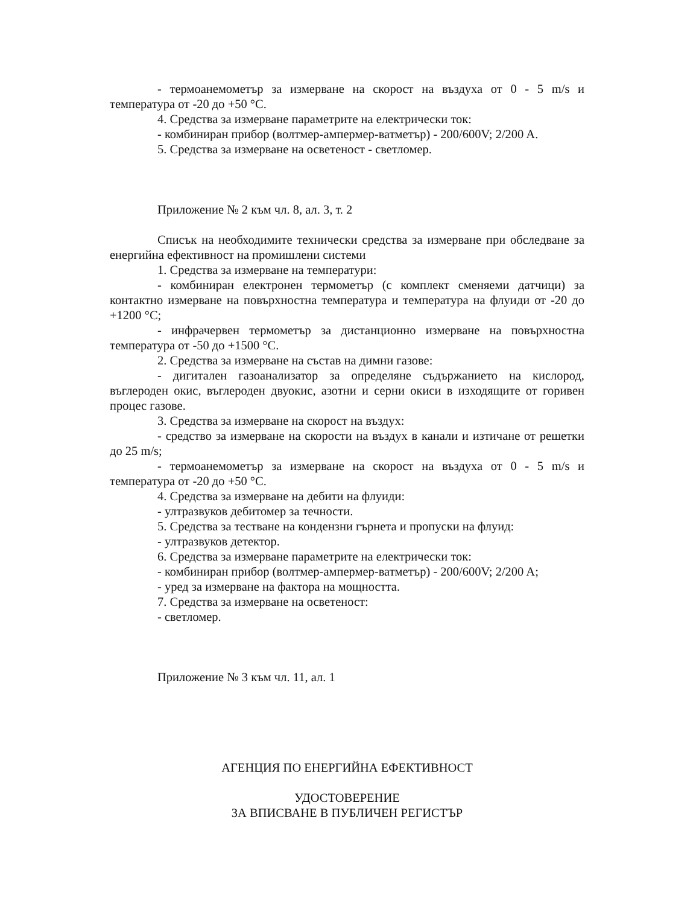- термоанемометър за измерване на скорост на въздуха от 0 - 5 m/s и температура от -20 до +50 °C.
4. Средства за измерване параметрите на електрически ток:
- комбиниран прибор (волтмер-ампермер-ватметър) - 200/600V; 2/200 A.
5. Средства за измерване на осветеност - светломер.
Приложение № 2 към чл. 8, ал. 3, т. 2
Списък на необходимите технически средства за измерване при обследване за енергийна ефективност на промишлени системи
1. Средства за измерване на температури:
- комбиниран електронен термометър (с комплект сменяеми датчици) за контактно измерване на повърхностна температура и температура на флуиди от -20 до +1200 °C;
- инфрачервен термометър за дистанционно измерване на повърхностна температура от -50 до +1500 °C.
2. Средства за измерване на състав на димни газове:
- дигитален газоанализатор за определяне съдържанието на кислород, въглероден окис, въглероден двуокис, азотни и серни окиси в изходящите от горивен процес газове.
3. Средства за измерване на скорост на въздух:
- средство за измерване на скорости на въздух в канали и изтичане от решетки до 25 m/s;
- термоанемометър за измерване на скорост на въздуха от 0 - 5 m/s и температура от -20 до +50 °C.
4. Средства за измерване на дебити на флуиди:
- ултразвуков дебитомер за течности.
5. Средства за тестване на кондензни гърнета и пропуски на флуид:
- ултразвуков детектор.
6. Средства за измерване параметрите на електрически ток:
- комбиниран прибор (волтмер-ампермер-ватметър) - 200/600V; 2/200 A;
- уред за измерване на фактора на мощността.
7. Средства за измерване на осветеност:
- светломер.
Приложение № 3 към чл. 11, ал. 1
АГЕНЦИЯ ПО ЕНЕРГИЙНА ЕФЕКТИВНОСТ
УДОСТОВЕРЕНИЕ
ЗА ВПИСВАНЕ В ПУБЛИЧЕН РЕГИСТЪР